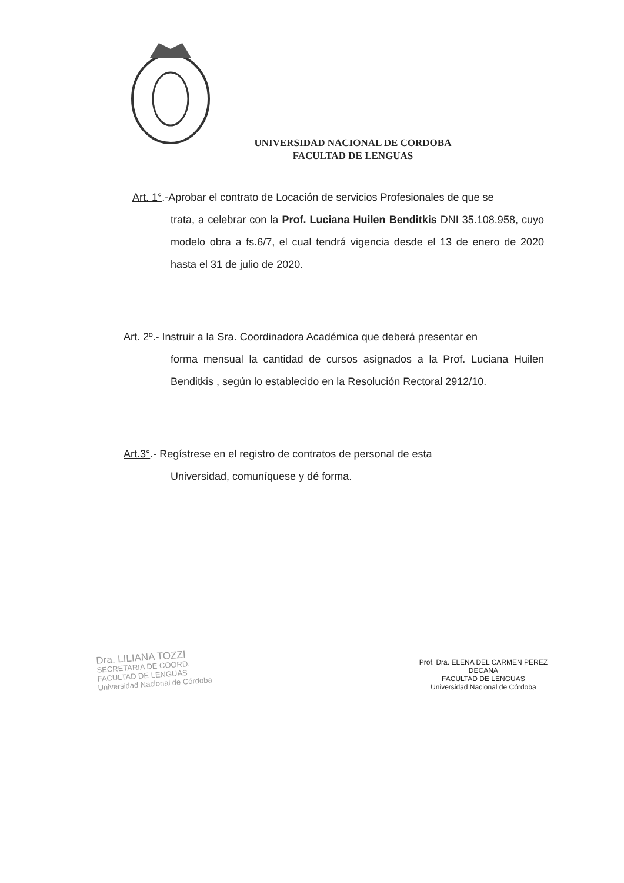UNIVERSIDAD NACIONAL DE CORDOBA
FACULTAD DE LENGUAS
Art. 1°.-Aprobar el contrato de Locación de servicios Profesionales de que se
trata, a celebrar con la Prof. Luciana Huilen Benditkis DNI 35.108.958, cuyo modelo obra a fs.6/7, el cual tendrá vigencia desde el 13 de enero de 2020 hasta el 31 de julio de 2020.
Art. 2º.- Instruir a la Sra. Coordinadora Académica que deberá presentar en
forma mensual la cantidad de cursos asignados a la Prof. Luciana Huilen Benditkis , según lo establecido en la Resolución Rectoral 2912/10.
Art.3°.- Regístrese en el registro de contratos de personal de esta
Universidad, comuníquese y dé forma.
Dra. LILIANA TOZZI
SECRETARIA DE COORD.
FACULTAD DE LENGUAS
Universidad Nacional de Córdoba
Prof. Dra. ELENA DEL CARMEN PEREZ
DECANA
FACULTAD DE LENGUAS
Universidad Nacional de Córdoba